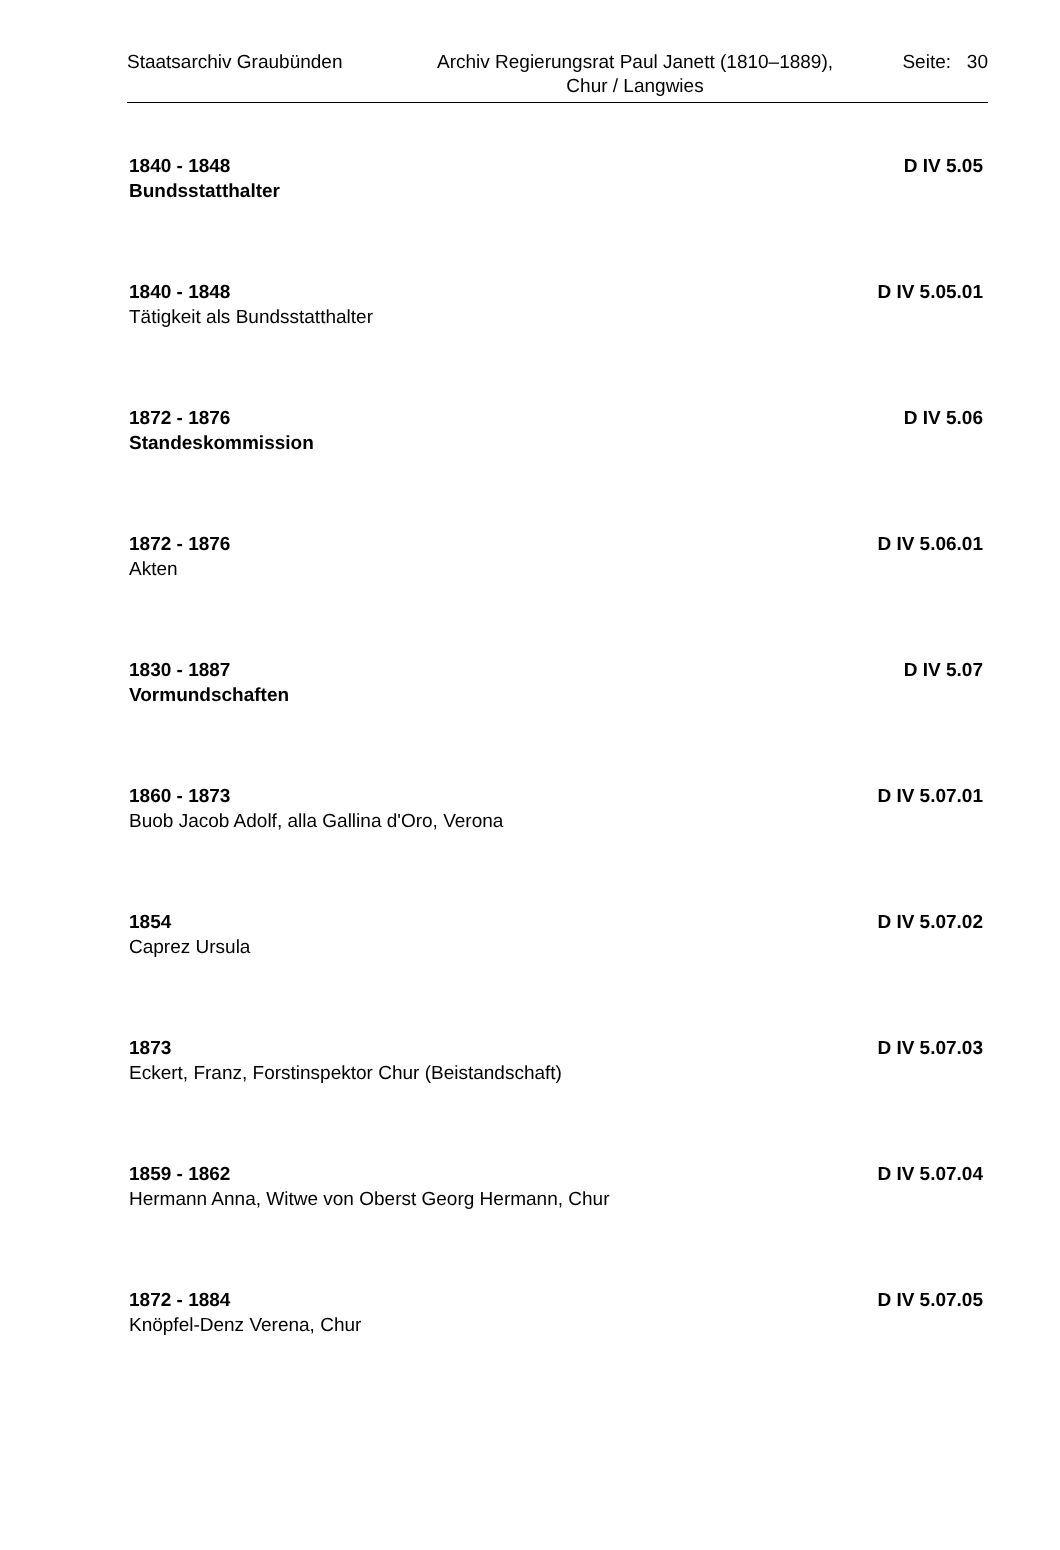Staatsarchiv Graubünden Archiv Regierungsrat Paul Janett (1810–1889),
Chur / Langwies
Seite: 30
1840 - 1848 D IV 5.05
Bundsstatthalter
1840 - 1848 D IV 5.05.01
Tätigkeit als Bundsstatthalter
1872 - 1876 D IV 5.06
Standeskommission
1872 - 1876 D IV 5.06.01
Akten
1830 - 1887 D IV 5.07
Vormundschaften
1860 - 1873 D IV 5.07.01
Buob Jacob Adolf, alla Gallina d'Oro, Verona
1854 D IV 5.07.02
Caprez Ursula
1873 D IV 5.07.03
Eckert, Franz, Forstinspektor Chur (Beistandschaft)
1859 - 1862 D IV 5.07.04
Hermann Anna, Witwe von Oberst Georg Hermann, Chur
1872 - 1884 D IV 5.07.05
Knöpfel-Denz Verena, Chur